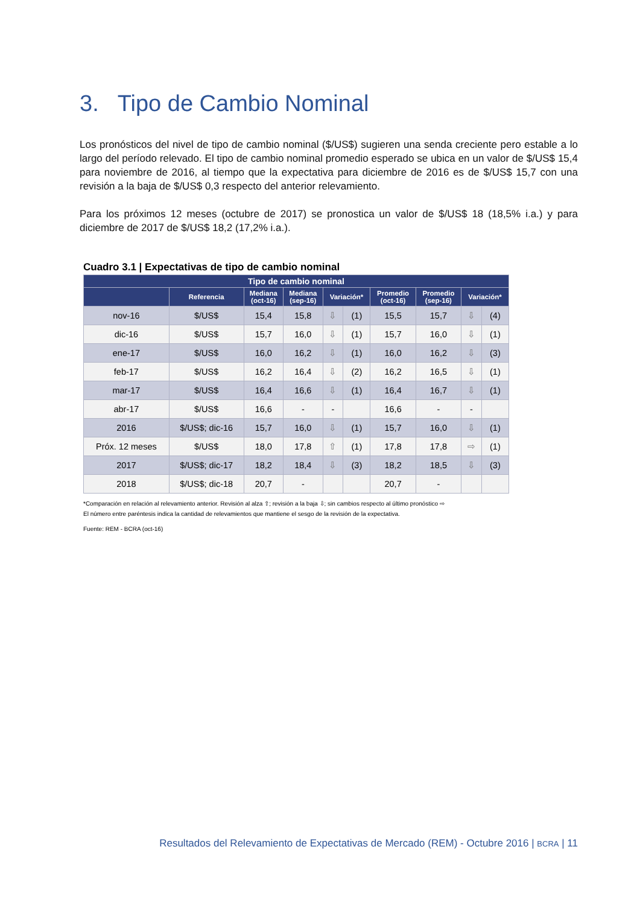3. Tipo de Cambio Nominal
Los pronósticos del nivel de tipo de cambio nominal ($/US$) sugieren una senda creciente pero estable a lo largo del período relevado. El tipo de cambio nominal promedio esperado se ubica en un valor de $/US$ 15,4 para noviembre de 2016, al tiempo que la expectativa para diciembre de 2016 es de $/US$ 15,7 con una revisión a la baja de $/US$ 0,3 respecto del anterior relevamiento.
Para los próximos 12 meses (octubre de 2017) se pronostica un valor de $/US$ 18 (18,5% i.a.) y para diciembre de 2017 de $/US$ 18,2 (17,2% i.a.).
Cuadro 3.1 | Expectativas de tipo de cambio nominal
| Tipo de cambio nominal | | | | | | | | | |
| --- | --- | --- | --- | --- | --- | --- | --- | --- | --- |
| | Referencia | Mediana (oct-16) | Mediana (sep-16) | Variación* | | Promedio (oct-16) | Promedio (sep-16) | Variación* | |
| nov-16 | $/US$ | 15,4 | 15,8 | ⇩ | (1) | 15,5 | 15,7 | ⇩ | (4) |
| dic-16 | $/US$ | 15,7 | 16,0 | ⇩ | (1) | 15,7 | 16,0 | ⇩ | (1) |
| ene-17 | $/US$ | 16,0 | 16,2 | ⇩ | (1) | 16,0 | 16,2 | ⇩ | (3) |
| feb-17 | $/US$ | 16,2 | 16,4 | ⇩ | (2) | 16,2 | 16,5 | ⇩ | (1) |
| mar-17 | $/US$ | 16,4 | 16,6 | ⇩ | (1) | 16,4 | 16,7 | ⇩ | (1) |
| abr-17 | $/US$ | 16,6 | - | - | | 16,6 | - | - | |
| 2016 | $/US$; dic-16 | 15,7 | 16,0 | ⇩ | (1) | 15,7 | 16,0 | ⇩ | (1) |
| Próx. 12 meses | $/US$ | 18,0 | 17,8 | ⇧ | (1) | 17,8 | 17,8 | ⇨ | (1) |
| 2017 | $/US$; dic-17 | 18,2 | 18,4 | ⇩ | (3) | 18,2 | 18,5 | ⇩ | (3) |
| 2018 | $/US$; dic-18 | 20,7 | - | | | 20,7 | - | | |
*Comparación en relación al relevamiento anterior. Revisión al alza ⇧; revisión a la baja ⇩; sin cambios respecto al último pronóstico ⇨
El número entre paréntesis indica la cantidad de relevamientos que mantiene el sesgo de la revisión de la expectativa.
Fuente: REM - BCRA (oct-16)
Resultados del Relevamiento de Expectativas de Mercado (REM) - Octubre 2016 | BCRA | 11